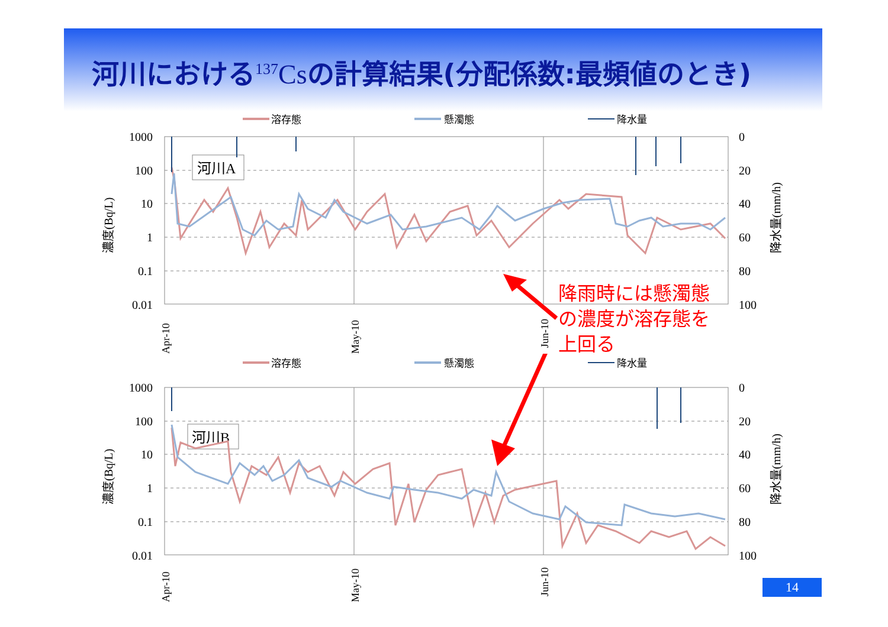河川における<sup>137</sup>Csの計算結果(分配係数:最頻値のとき)
溶存態
懸濁態
降水量
1000
100
10
1
0.1
0.01
0
20
40
60
80
100
河川A
濃度(Bq/L)
降水量(mm/h)
Apr-10
May-10
Jun-10
降雨時には懸濁態の濃度が溶存態を上回る
溶存態
懸濁態
降水量
1000
100
10
1
0.1
0.01
0
20
40
60
80
100
河川B
濃度(Bq/L)
降水量(mm/h)
Apr-10
May-10
Jun-10
14